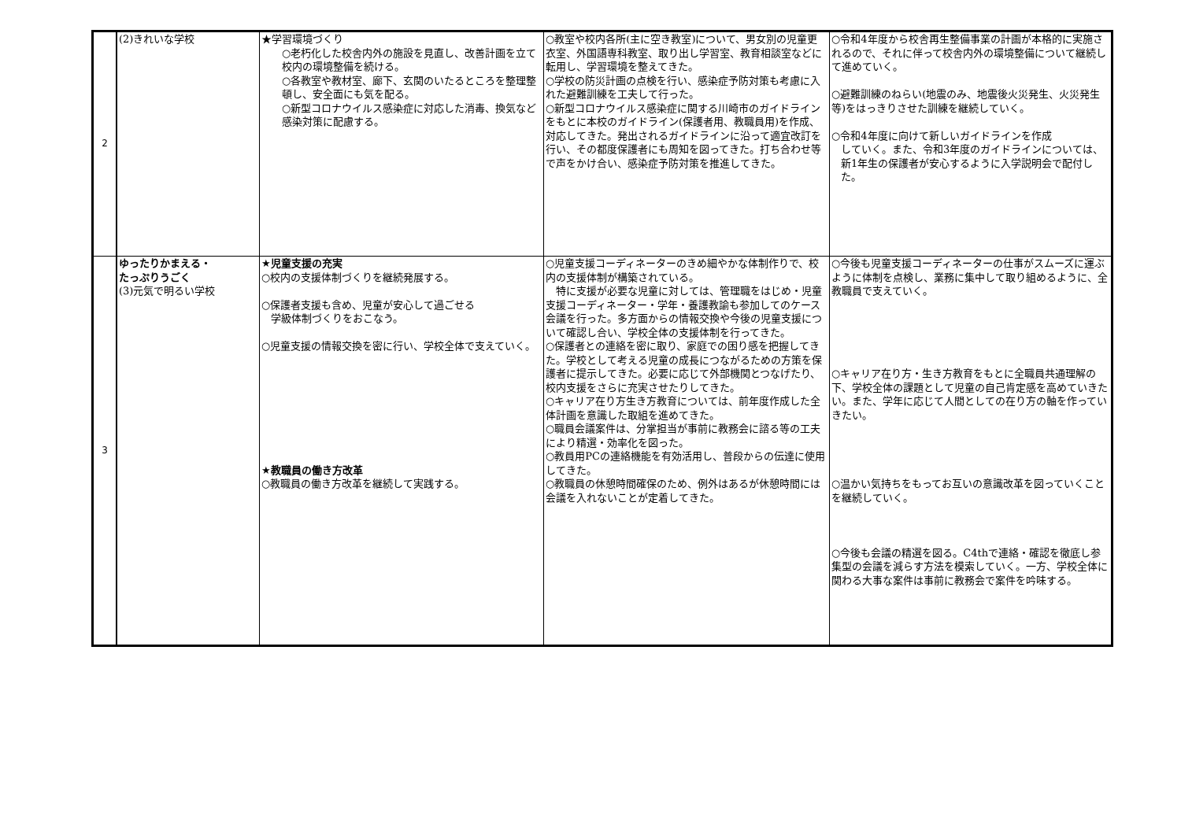| 2 | (2)きれいな学校 | ★学習環境づくり ○老朽化した校舎内外の施設を見直し、改善計画を立て校内の環境整備を続ける。 ○各教室や教材室、廊下、玄関のいたるところを整理整頓し、安全面にも気を配る。 ○新型コロナウイルス感染症に対応した消毒、換気など感染対策に配慮する。 | ○教室や校内各所(主に空き教室)について、男女別の児童更衣室、外国語専科教室、取り出し学習室、教育相談室などに転用し、学習環境を整えてきた。 ○学校の防災計画の点検を行い、感染症予防対策も考慮に入れた避難訓練を工夫して行った。 ○新型コロナウイルス感染症に関する川崎市のガイドラインをもとに本校のガイドライン(保護者用、教職員用)を作成、対応してきた。発出されるガイドラインに沿って適宜改訂を行い、その都度保護者にも周知を図ってきた。打ち合わせ等で声をかけ合い、感染症予防対策を推進してきた。 | ○令和4年度から校舎再生整備事業の計画が本格的に実施されるので、それに伴って校舎内外の環境整備について継続して進めていく。 ○避難訓練のねらい(地震のみ、地震後火災発生、火災発生等)をはっきりさせた訓練を継続していく。 ○令和4年度に向けて新しいガイドラインを作成 していく。また、令和3年度のガイドラインについては、新1年生の保護者が安心するように入学説明会で配付した。 |
| 3 | ゆったりかまえる・ たっぷりうごく (3)元気で明るい学校 | ★児童支援の充実 ○校内の支援体制づくりを継続発展する。 ○保護者支援も含め、児童が安心して過ごせる 学級体制づくりをおこなう。 ○児童支援の情報交換を密に行い、学校全体で支えていく。 ★教職員の働き方改革 ○教職員の働き方改革を継続して実践する。 | ○児童支援コーディネーターのきめ細やかな体制作りで、校内の支援体制が構築されている。 特に支援が必要な児童に対しては、管理職をはじめ・児童支援コーディネーター・学年・養護教諭も参加してのケース会議を行った。多方面からの情報交換や今後の児童支援について確認し合い、学校全体の支援体制を行ってきた。 ○保護者との連絡を密に取り、家庭での困り感を把握してきた。学校として考える児童の成長につながるための方策を保護者に提示してきた。必要に応じて外部機関とつなげたり、校内支援をさらに充実させたりしてきた。 ○キャリア在り方生き方教育については、前年度作成した全体計画を意識した取組を進めてきた。 ○職員会議案件は、分掌担当が事前に教務会に諮る等の工夫により精選・効率化を図った。 ○教員用PCの連絡機能を有効活用し、普段からの伝達に使用してきた。 ○教職員の休憩時間確保のため、例外はあるが休憩時間には会議を入れないことが定着してきた。 | ○今後も児童支援コーディネーターの仕事がスムーズに運ぶように体制を点検し、業務に集中して取り組めるように、全教職員で支えていく。 ○キャリア在り方・生き方教育をもとに全職員共通理解の下、学校全体の課題として児童の自己肯定感を高めていきたい。また、学年に応じて人間としての在り方の軸を作っていきたい。 ○温かい気持ちをもってお互いの意識改革を図っていくことを継続していく。 ○今後も会議の精選を図る。C4thで連絡・確認を徹底し参集型の会議を減らす方法を模索していく。一方、学校全体に関わる大事な案件は事前に教務会で案件を吟味する。 |